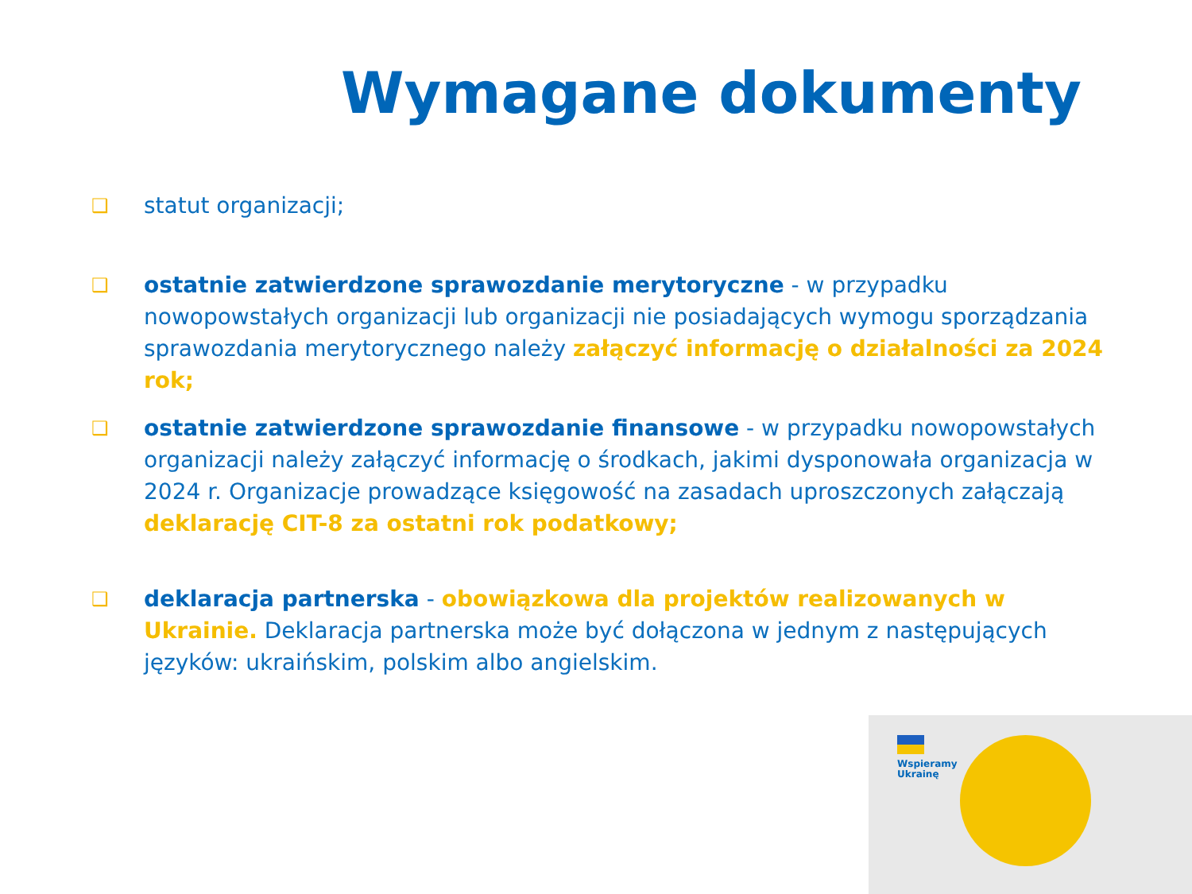Wymagane dokumenty
❑ statut organizacji;
❑ ostatnie zatwierdzone sprawozdanie merytoryczne - w przypadku nowopowstałych organizacji lub organizacji nie posiadających wymogu sporządzania sprawozdania merytorycznego należy załączyć informację o działalności za 2024 rok;
❑ ostatnie zatwierdzone sprawozdanie finansowe - w przypadku nowopowstałych organizacji należy załączyć informację o środkach, jakimi dysponowała organizacja w 2024 r. Organizacje prowadzące księgowość na zasadach uproszczonych załączają deklarację CIT-8 za ostatni rok podatkowy;
❑ deklaracja partnerska - obowiązkowa dla projektów realizowanych w Ukrainie. Deklaracja partnerska może być dołączona w jednym z następujących języków: ukraińskim, polskim albo angielskim.
Wspieramy
Ukrainę